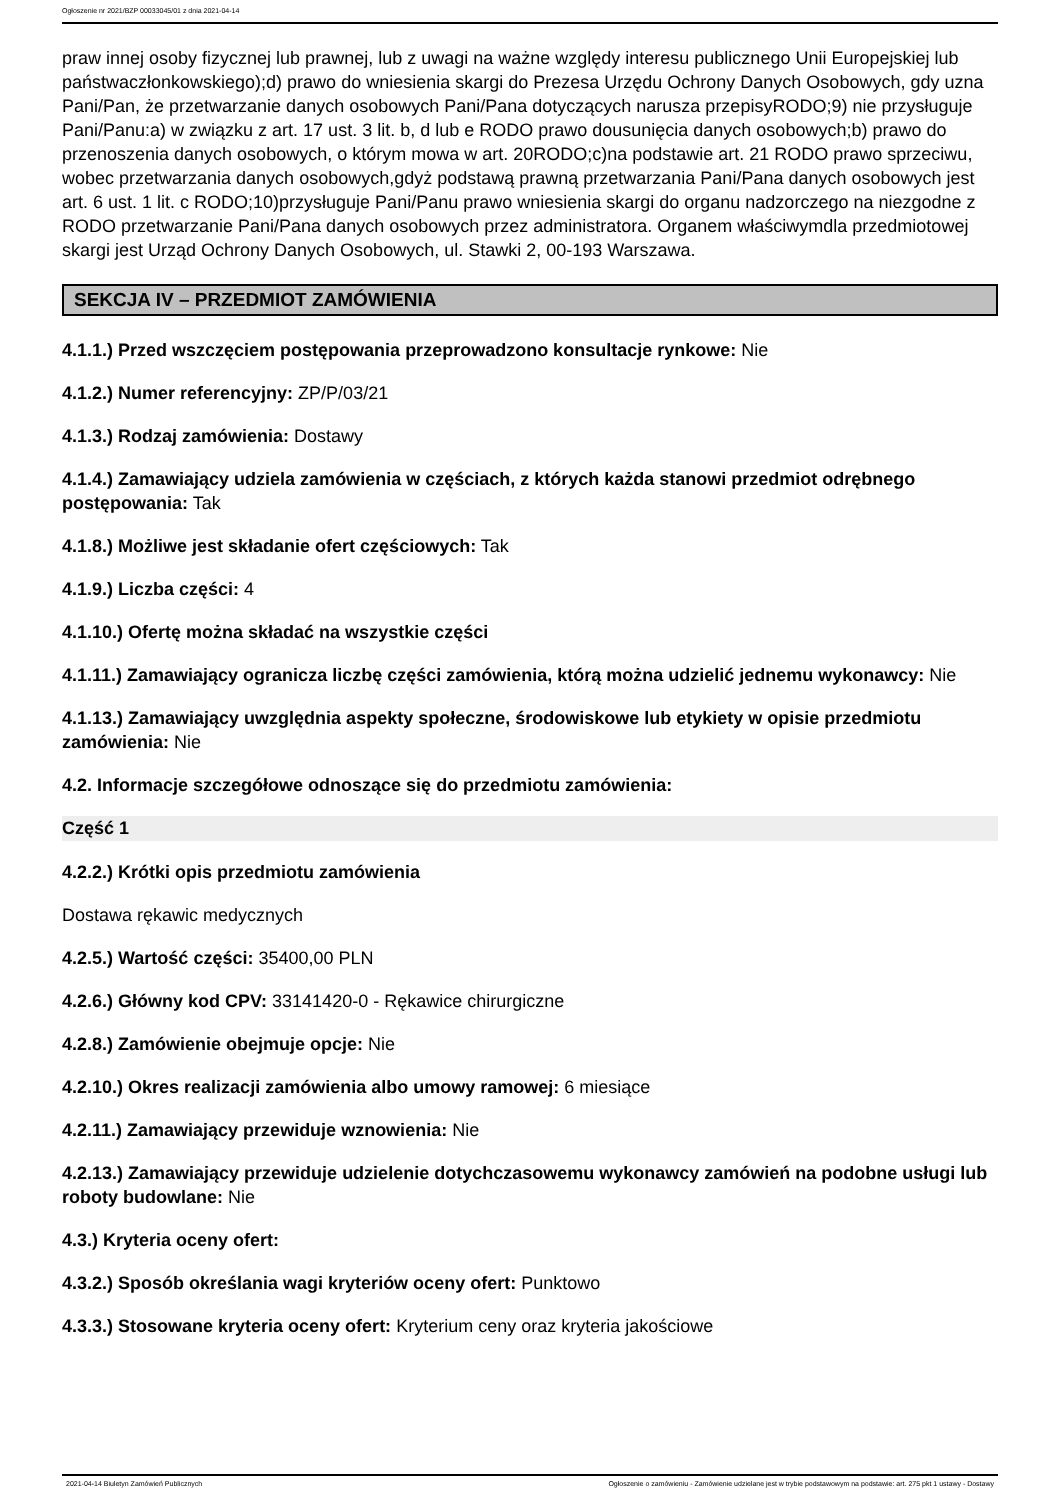Ogłoszenie nr 2021/BZP 00033045/01 z dnia 2021-04-14
praw innej osoby fizycznej lub prawnej, lub z uwagi na ważne względy interesu publicznego Unii Europejskiej lub państwaczłonkowskiego);d) prawo do wniesienia skargi do Prezesa Urzędu Ochrony Danych Osobowych, gdy uzna Pani/Pan, że przetwarzanie danych osobowych Pani/Pana dotyczących narusza przepisyRODO;9) nie przysługuje Pani/Panu:a) w związku z art. 17 ust. 3 lit. b, d lub e RODO prawo dousunięcia danych osobowych;b) prawo do przenoszenia danych osobowych, o którym mowa w art. 20RODO;c)na podstawie art. 21 RODO prawo sprzeciwu, wobec przetwarzania danych osobowych,gdyż podstawą prawną przetwarzania Pani/Pana danych osobowych jest art. 6 ust. 1 lit. c RODO;10)przysługuje Pani/Panu prawo wniesienia skargi do organu nadzorczego na niezgodne z RODO przetwarzanie Pani/Pana danych osobowych przez administratora. Organem właściwymdla przedmiotowej skargi jest Urząd Ochrony Danych Osobowych, ul. Stawki 2, 00-193 Warszawa.
SEKCJA IV – PRZEDMIOT ZAMÓWIENIA
4.1.1.) Przed wszczęciem postępowania przeprowadzono konsultacje rynkowe: Nie
4.1.2.) Numer referencyjny: ZP/P/03/21
4.1.3.) Rodzaj zamówienia: Dostawy
4.1.4.) Zamawiający udziela zamówienia w częściach, z których każda stanowi przedmiot odrębnego postępowania: Tak
4.1.8.) Możliwe jest składanie ofert częściowych: Tak
4.1.9.) Liczba części: 4
4.1.10.) Ofertę można składać na wszystkie części
4.1.11.) Zamawiający ogranicza liczbę części zamówienia, którą można udzielić jednemu wykonawcy: Nie
4.1.13.) Zamawiający uwzględnia aspekty społeczne, środowiskowe lub etykiety w opisie przedmiotu zamówienia: Nie
4.2. Informacje szczegółowe odnoszące się do przedmiotu zamówienia:
Część 1
4.2.2.) Krótki opis przedmiotu zamówienia
Dostawa rękawic medycznych
4.2.5.) Wartość części: 35400,00 PLN
4.2.6.) Główny kod CPV: 33141420-0 - Rękawice chirurgiczne
4.2.8.) Zamówienie obejmuje opcje: Nie
4.2.10.) Okres realizacji zamówienia albo umowy ramowej: 6 miesiące
4.2.11.) Zamawiający przewiduje wznowienia: Nie
4.2.13.) Zamawiający przewiduje udzielenie dotychczasowemu wykonawcy zamówień na podobne usługi lub roboty budowlane: Nie
4.3.) Kryteria oceny ofert:
4.3.2.) Sposób określania wagi kryteriów oceny ofert: Punktowo
4.3.3.) Stosowane kryteria oceny ofert: Kryterium ceny oraz kryteria jakościowe
2021-04-14 Biuletyn Zamówień Publicznych Ogłoszenie o zamówieniu - Zamówienie udzielane jest w trybie podstawowym na podstawie: art. 275 pkt 1 ustawy - Dostawy